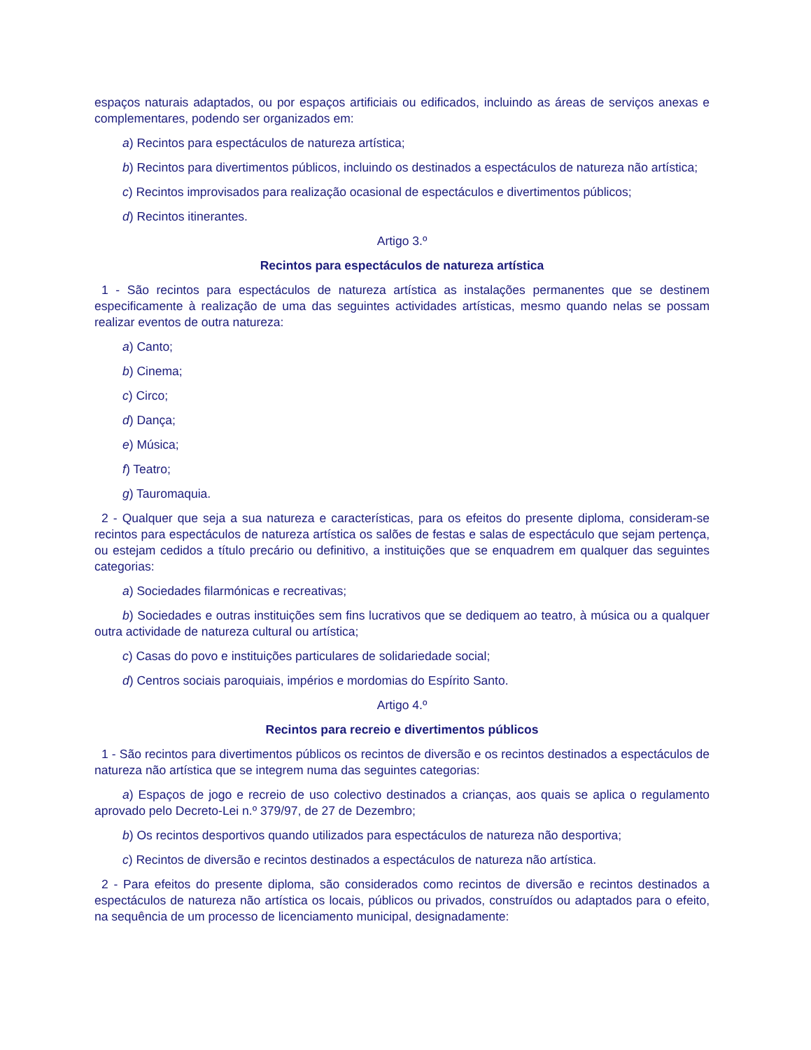espaços naturais adaptados, ou por espaços artificiais ou edificados, incluindo as áreas de serviços anexas e complementares, podendo ser organizados em:
a) Recintos para espectáculos de natureza artística;
b) Recintos para divertimentos públicos, incluindo os destinados a espectáculos de natureza não artística;
c) Recintos improvisados para realização ocasional de espectáculos e divertimentos públicos;
d) Recintos itinerantes.
Artigo 3.º
Recintos para espectáculos de natureza artística
1 - São recintos para espectáculos de natureza artística as instalações permanentes que se destinem especificamente à realização de uma das seguintes actividades artísticas, mesmo quando nelas se possam realizar eventos de outra natureza:
a) Canto;
b) Cinema;
c) Circo;
d) Dança;
e) Música;
f) Teatro;
g) Tauromaquia.
2 - Qualquer que seja a sua natureza e características, para os efeitos do presente diploma, consideram-se recintos para espectáculos de natureza artística os salões de festas e salas de espectáculo que sejam pertença, ou estejam cedidos a título precário ou definitivo, a instituições que se enquadrem em qualquer das seguintes categorias:
a) Sociedades filarmónicas e recreativas;
b) Sociedades e outras instituições sem fins lucrativos que se dediquem ao teatro, à música ou a qualquer outra actividade de natureza cultural ou artística;
c) Casas do povo e instituições particulares de solidariedade social;
d) Centros sociais paroquiais, impérios e mordomias do Espírito Santo.
Artigo 4.º
Recintos para recreio e divertimentos públicos
1 - São recintos para divertimentos públicos os recintos de diversão e os recintos destinados a espectáculos de natureza não artística que se integrem numa das seguintes categorias:
a) Espaços de jogo e recreio de uso colectivo destinados a crianças, aos quais se aplica o regulamento aprovado pelo Decreto-Lei n.º 379/97, de 27 de Dezembro;
b) Os recintos desportivos quando utilizados para espectáculos de natureza não desportiva;
c) Recintos de diversão e recintos destinados a espectáculos de natureza não artística.
2 - Para efeitos do presente diploma, são considerados como recintos de diversão e recintos destinados a espectáculos de natureza não artística os locais, públicos ou privados, construídos ou adaptados para o efeito, na sequência de um processo de licenciamento municipal, designadamente: